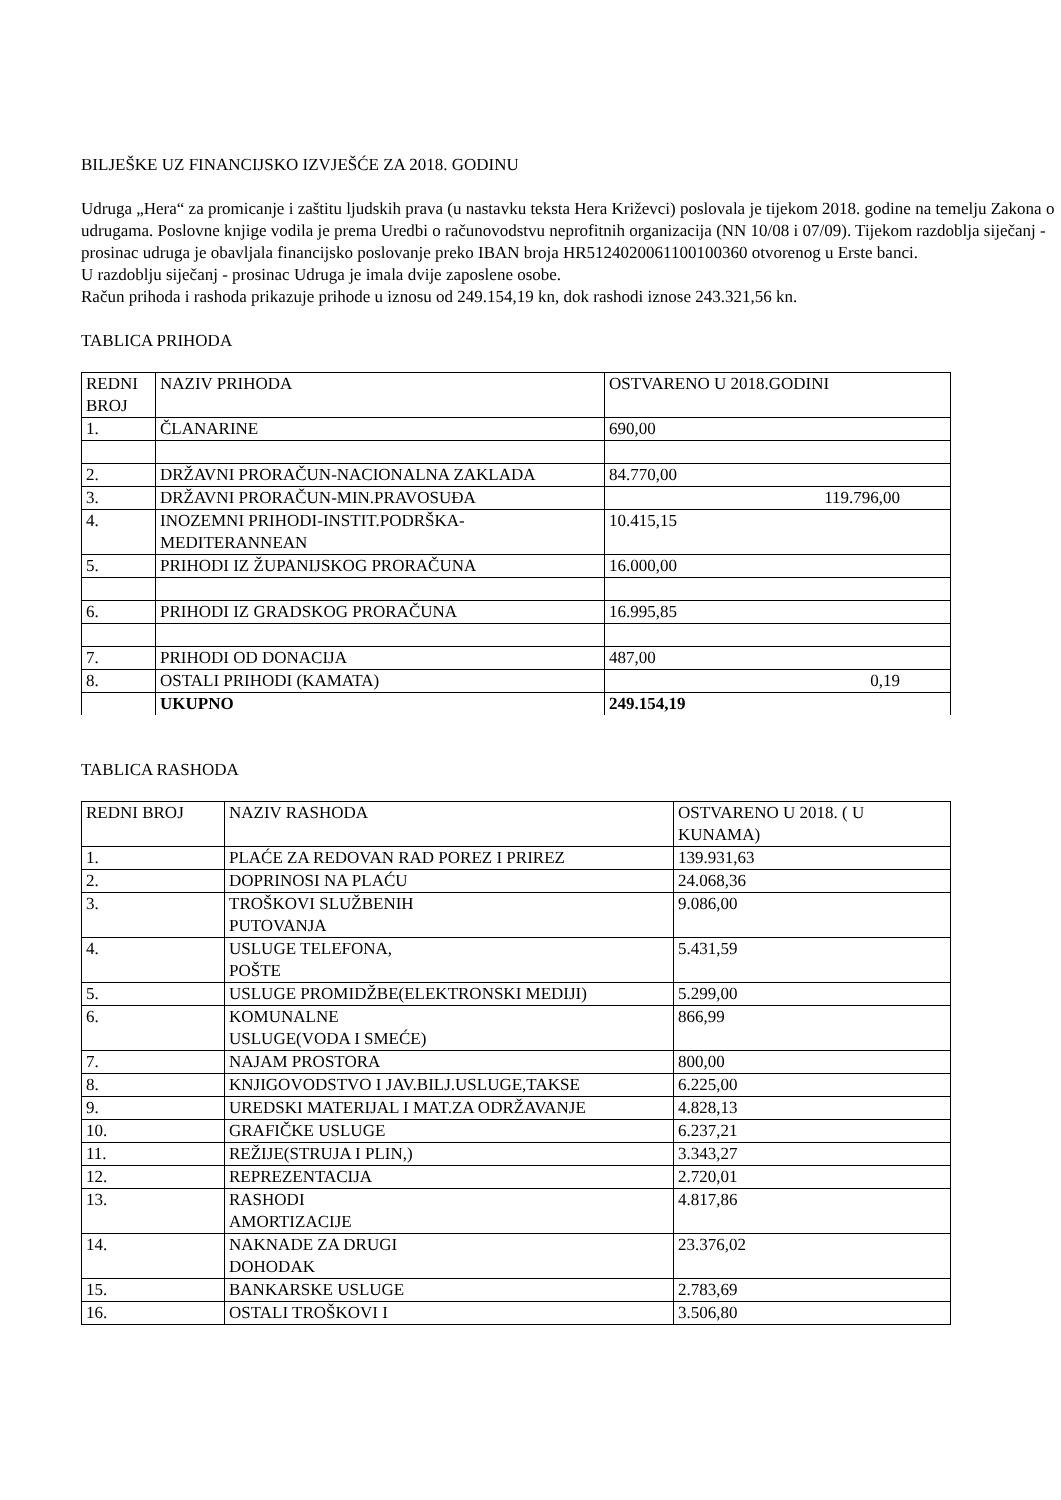BILJEŠKE UZ FINANCIJSKO IZVJEŠĆE ZA 2018. GODINU
Udruga „Hera“ za promicanje i zaštitu ljudskih prava (u nastavku teksta Hera Križevci) poslovala je tijekom 2018. godine na temelju Zakona o udrugama. Poslovne knjige vodila je prema Uredbi o računovodstvu neprofitnih organizacija (NN 10/08 i 07/09). Tijekom razdoblja siječanj - prosinac udruga je obavljala financijsko poslovanje preko IBAN broja HR5124020061100100360 otvorenog u Erste banci.
U razdoblju siječanj - prosinac Udruga je imala dvije zaposlene osobe.
Račun prihoda i rashoda prikazuje prihode u iznosu od 249.154,19 kn, dok rashodi iznose 243.321,56 kn.
TABLICA PRIHODA
| REDNI BROJ | NAZIV PRIHODA | OSTVARENO U 2018.GODINI |
| 1. | ČLANARINE | 690,00 |
| 2. | DRŽAVNI PRORAČUN-NACIONALNA ZAKLADA | 84.770,00 |
| 3. | DRŽAVNI PRORAČUN-MIN.PRAVOSUĐA | 119.796,00 |
| 4. | INOZEMNI PRIHODI-INSTIT.PODRŠKA-MEDITERANNEAN | 10.415,15 |
| 5. | PRIHODI IZ ŽUPANIJSKOG PRORAČUNA | 16.000,00 |
| 6. | PRIHODI IZ GRADSKOG PRORAČUNA | 16.995,85 |
| 7. | PRIHODI OD DONACIJA | 487,00 |
| 8. | OSTALI PRIHODI (KAMATA) | 0,19 |
| | UKUPNO | 249.154,19 |
TABLICA RASHODA
| REDNI BROJ | NAZIV RASHODA | OSTVARENO U 2018. ( U KUNAMA) |
| 1. | PLAĆE ZA REDOVAN RAD POREZ I PRIREZ | 139.931,63 |
| 2. | DOPRINOSI NA PLAĆU | 24.068,36 |
| 3. | TROŠKOVI SLUŽBENIH PUTOVANJA | 9.086,00 |
| 4. | USLUGE TELEFONA, POŠTE | 5.431,59 |
| 5. | USLUGE PROMIDŽBE(ELEKTRONSKI MEDIJI) | 5.299,00 |
| 6. | KOMUNALNE USLUGE(VODA I SMEĆE) | 866,99 |
| 7. | NAJAM PROSTORA | 800,00 |
| 8. | KNJIGOVODSTVO I JAV.BILJ.USLUGE,TAKSE | 6.225,00 |
| 9. | UREDSKI MATERIJAL I MAT.ZA ODRŽAVANJE | 4.828,13 |
| 10. | GRAFIČKE USLUGE | 6.237,21 |
| 11. | REŽIJE(STRUJA I PLIN,) | 3.343,27 |
| 12. | REPREZENTACIJA | 2.720,01 |
| 13. | RASHODI AMORTIZACIJE | 4.817,86 |
| 14. | NAKNADE ZA DRUGI DOHODAK | 23.376,02 |
| 15. | BANKARSKE USLUGE | 2.783,69 |
| 16. | OSTALI TROŠKOVI I | 3.506,80 |